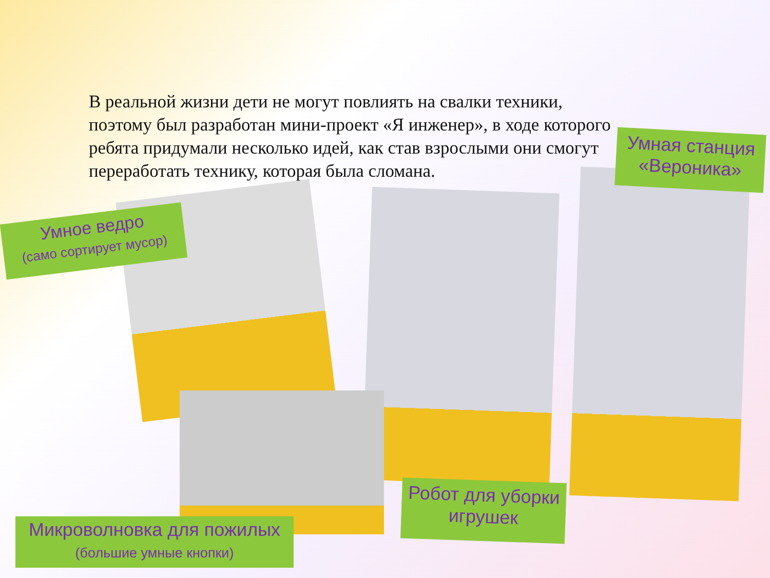В реальной жизни дети не могут повлиять на свалки техники, поэтому был разработан мини-проект «Я инженер», в ходе которого ребята придумали несколько идей, как став взрослыми они смогут переработать технику, которая была сломана.
Умное ведро
(само сортирует мусор)
Умная станция «Вероника»
Робот для уборки игрушек
Микроволновка для пожилых
(большие умные кнопки)